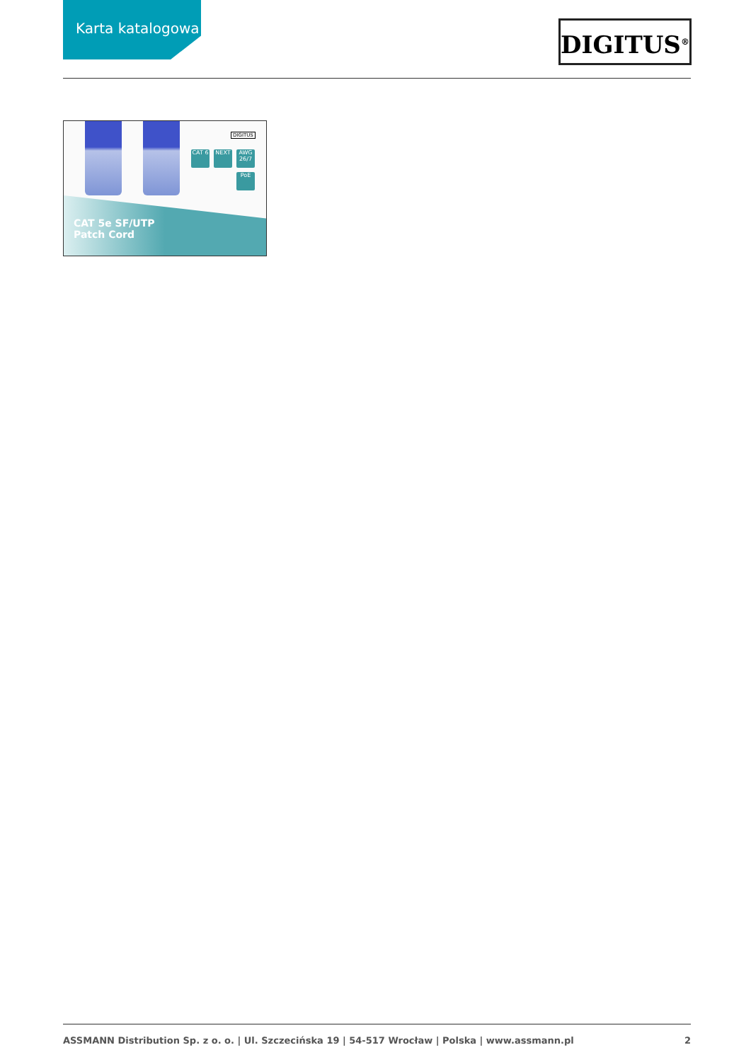Karta katalogowa DIGITUS<sup>®</sup>
DIGITUS
CAT 6 NEXT
AWG 26/7
PoE
CAT 5e SF/UTP
Patch Cord
ASSMANN Distribution Sp. z o. o. | Ul. Szczecińska 19 | 54-517 Wrocław | Polska | www.assmann.pl 2